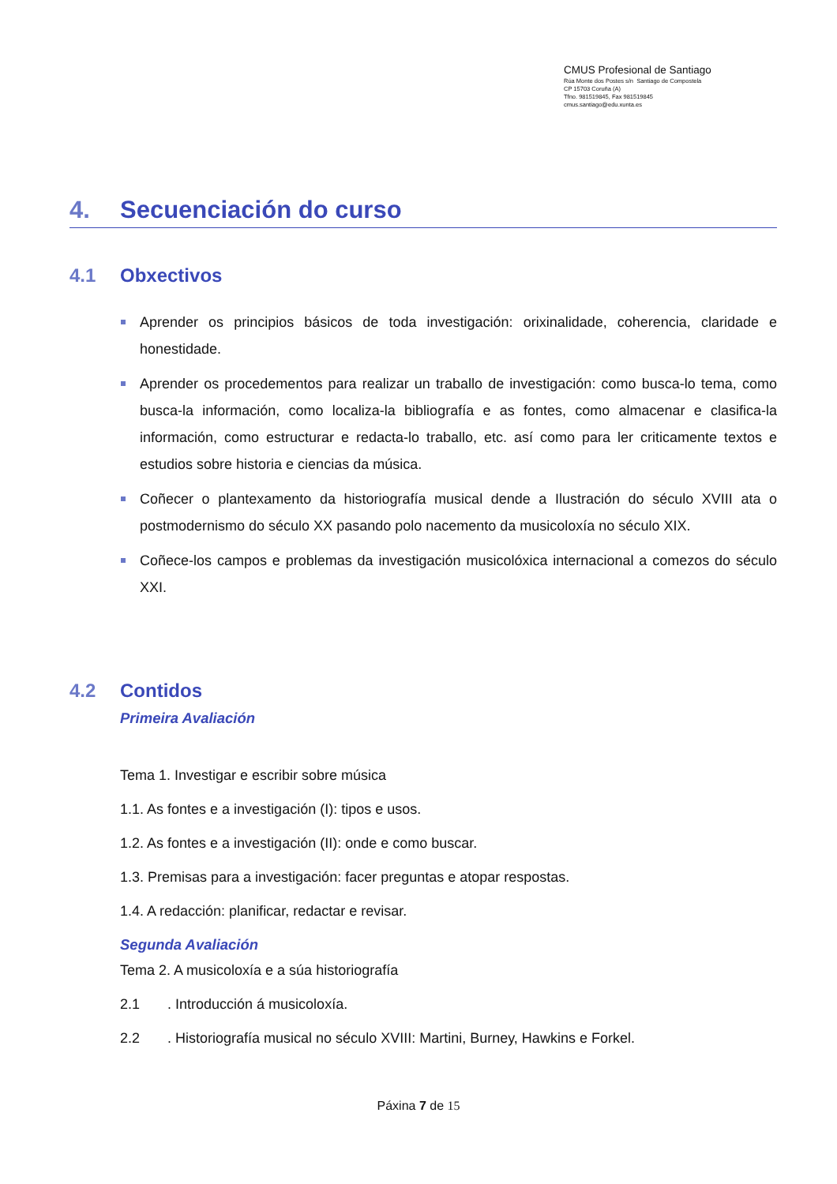CMUS Profesional de Santiago
Rúa Monte dos Postes s/n Santiago de Compostela
CP 15703 Coruña (A)
Tfno. 981519845, Fax 981519845
cmus.santiago@edu.xunta.es
4. Secuenciación do curso
4.1 Obxectivos
Aprender os principios básicos de toda investigación: orixinalidade, coherencia, claridade e honestidade.
Aprender os procedementos para realizar un traballo de investigación: como busca-lo tema, como busca-la información, como localiza-la bibliografía e as fontes, como almacenar e clasifica-la información, como estructurar e redacta-lo traballo, etc. así como para ler criticamente textos e estudios sobre historia e ciencias da música.
Coñecer o plantexamento da historiografía musical dende a Ilustración do século XVIII ata o postmodernismo do século XX pasando polo nacemento da musicoloxía no século XIX.
Coñece-los campos e problemas da investigación musicolóxica internacional a comezos do século XXI.
4.2 Contidos
Primeira Avaliación
Tema 1. Investigar e escribir sobre música
1.1. As fontes e a investigación (I): tipos e usos.
1.2. As fontes e a investigación (II): onde e como buscar.
1.3. Premisas para a investigación: facer preguntas e atopar respostas.
1.4. A redacción: planificar, redactar e revisar.
Segunda Avaliación
Tema 2. A musicoloxía e a súa historiografía
2.1 . Introducción á musicoloxía.
2.2 . Historiografía musical no século XVIII: Martini, Burney, Hawkins e Forkel.
Páxina 7 de 15